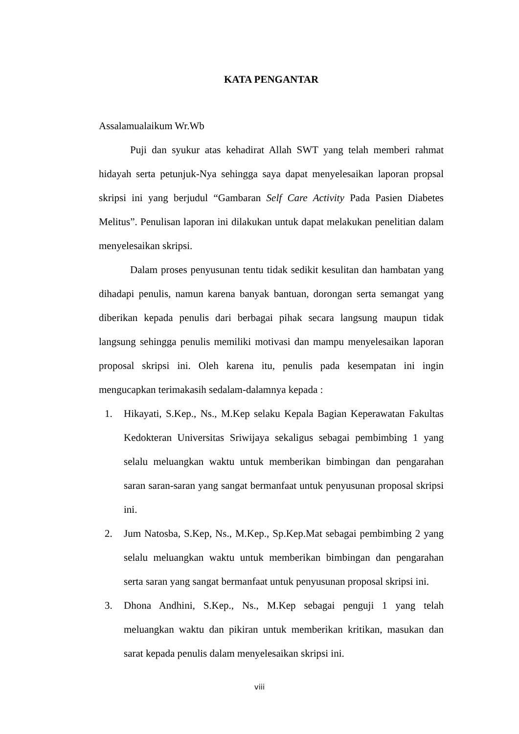KATA PENGANTAR
Assalamualaikum Wr.Wb
Puji dan syukur atas kehadirat Allah SWT yang telah memberi rahmat hidayah serta petunjuk-Nya sehingga saya dapat menyelesaikan laporan propsal skripsi ini yang berjudul “Gambaran Self Care Activity Pada Pasien Diabetes Melitus”. Penulisan laporan ini dilakukan untuk dapat melakukan penelitian dalam menyelesaikan skripsi.
Dalam proses penyusunan tentu tidak sedikit kesulitan dan hambatan yang dihadapi penulis, namun karena banyak bantuan, dorongan serta semangat yang diberikan kepada penulis dari berbagai pihak secara langsung maupun tidak langsung sehingga penulis memiliki motivasi dan mampu menyelesaikan laporan proposal skripsi ini. Oleh karena itu, penulis pada kesempatan ini ingin mengucapkan terimakasih sedalam-dalamnya kepada :
1. Hikayati, S.Kep., Ns., M.Kep selaku Kepala Bagian Keperawatan Fakultas Kedokteran Universitas Sriwijaya sekaligus sebagai pembimbing 1 yang selalu meluangkan waktu untuk memberikan bimbingan dan pengarahan saran saran-saran yang sangat bermanfaat untuk penyusunan proposal skripsi ini.
2. Jum Natosba, S.Kep, Ns., M.Kep., Sp.Kep.Mat sebagai pembimbing 2 yang selalu meluangkan waktu untuk memberikan bimbingan dan pengarahan serta saran yang sangat bermanfaat untuk penyusunan proposal skripsi ini.
3. Dhona Andhini, S.Kep., Ns., M.Kep sebagai penguji 1 yang telah meluangkan waktu dan pikiran untuk memberikan kritikan, masukan dan sarat kepada penulis dalam menyelesaikan skripsi ini.
viii